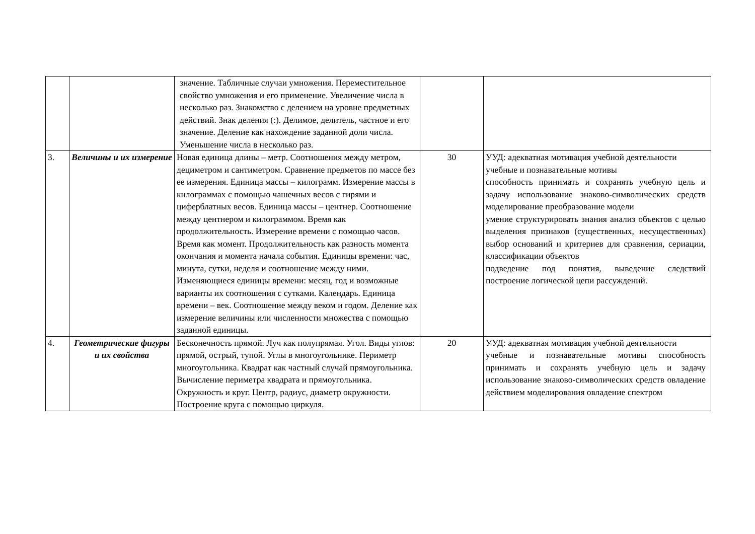| | | значение. Табличные случаи умножения. Переместительное свойство умножения и его применение. Увеличение числа в несколько раз. Знакомство с делением на уровне предметных действий. Знак деления (:). Делимое, делитель, частное и его значение. Деление как нахождение заданной доли числа. Уменьшение числа в несколько раз. | | |
| 3. | Величины и их измерение | Новая единица длины – метр. Соотношения между метром, дециметром и сантиметром. Сравнение предметов по массе без ее измерения. Единица массы – килограмм. Измерение массы в килограммах с помощью чашечных весов с гирями и циферблатных весов. Единица массы – центнер. Соотношение между центнером и килограммом. Время как продолжительность. Измерение времени с помощью часов. Время как момент. Продолжительность как разность момента окончания и момента начала события. Единицы времени: час, минута, сутки, неделя и соотношение между ними. Изменяющиеся единицы времени: месяц, год и возможные варианты их соотношения с сутками. Календарь. Единица времени – век. Соотношение между веком и годом. Деление как измерение величины или численности множества с помощью заданной единицы. | 30 | УУД: адекватная мотивация учебной деятельности учебные и познавательные мотивы способность принимать и сохранять учебную цель и задачу использование знаково-символических средств моделирование преобразование модели умение структурировать знания анализ объектов с целью выделения признаков (существенных, несущественных) выбор оснований и критериев для сравнения, сериации, классификации объектов подведение под понятия, выведение следствий построение логической цепи рассуждений. |
| 4. | Геометрические фигуры и их свойства | Бесконечность прямой. Луч как полупрямая. Угол. Виды углов: прямой, острый, тупой. Углы в многоугольнике. Периметр многоугольника. Квадрат как частный случай прямоугольника. Вычисление периметра квадрата и прямоугольника. Окружность и круг. Центр, радиус, диаметр окружности. Построение круга с помощью циркуля. | 20 | УУД: адекватная мотивация учебной деятельности учебные и познавательные мотивы способность принимать и сохранять учебную цель и задачу использование знаково-символических средств овладение действием моделирования овладение спектром |